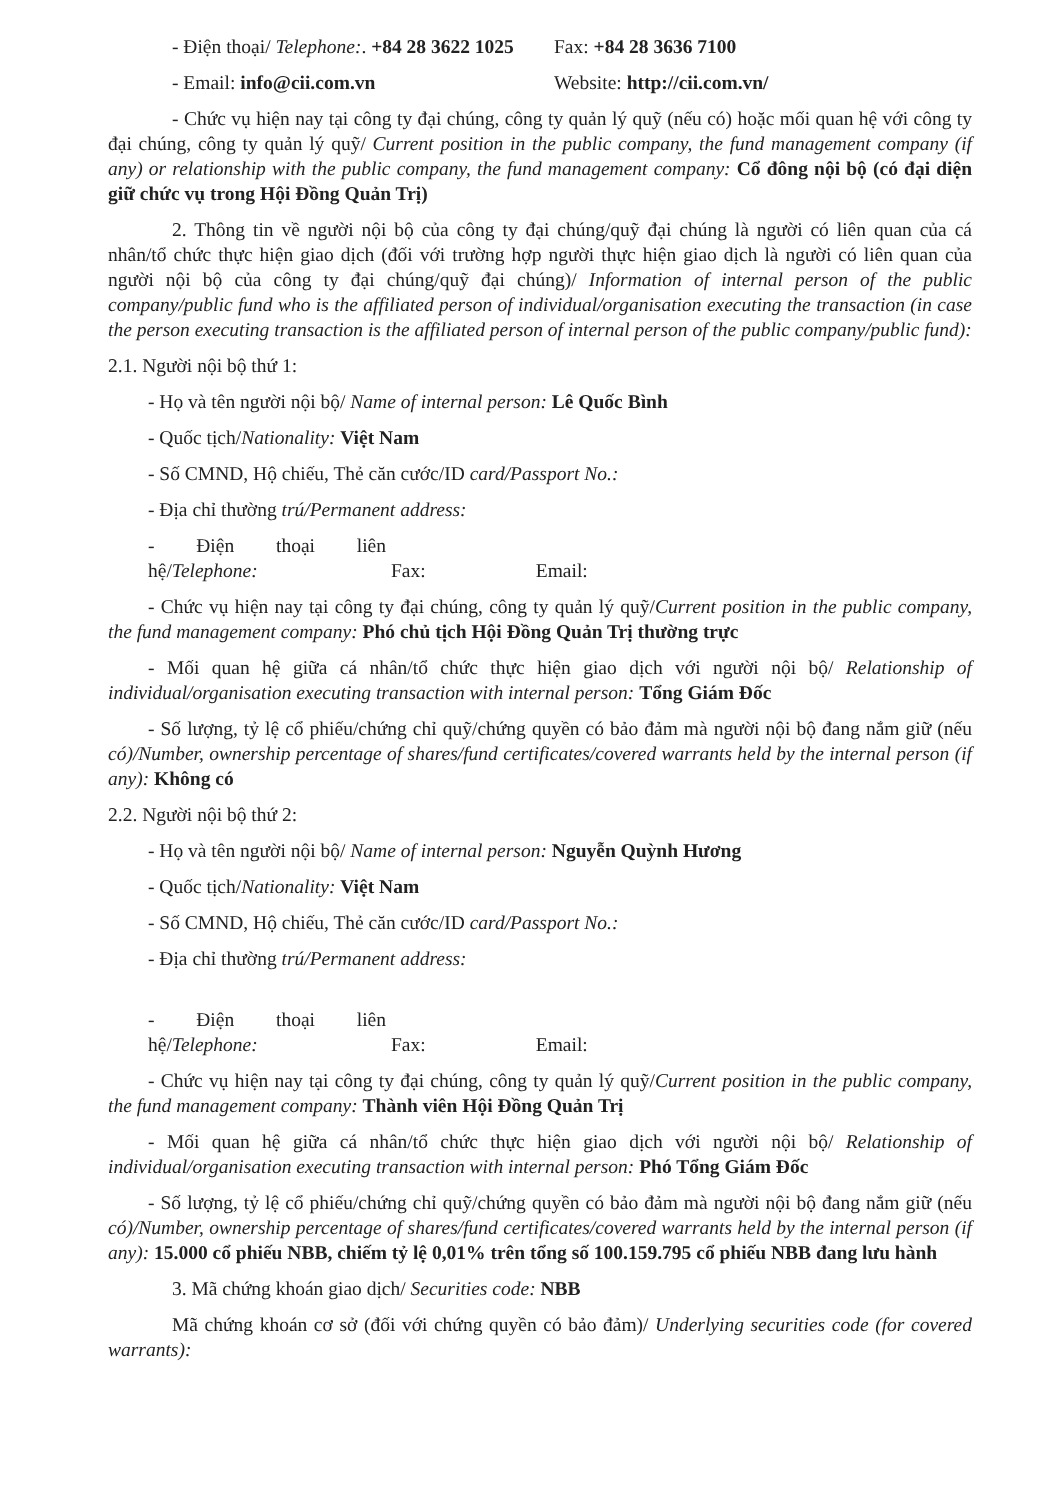- Điện thoại/ Telephone:. +84 28 3622 1025 Fax: +84 28 3636 7100
- Email: info@cii.com.vn Website: http://cii.com.vn/
- Chức vụ hiện nay tại công ty đại chúng, công ty quản lý quỹ (nếu có) hoặc mối quan hệ với công ty đại chúng, công ty quản lý quỹ/ Current position in the public company, the fund management company (if any) or relationship with the public company, the fund management company: Cổ đông nội bộ (có đại diện giữ chức vụ trong Hội Đồng Quản Trị)
2. Thông tin về người nội bộ của công ty đại chúng/quỹ đại chúng là người có liên quan của cá nhân/tổ chức thực hiện giao dịch (đối với trường hợp người thực hiện giao dịch là người có liên quan của người nội bộ của công ty đại chúng/quỹ đại chúng)/ Information of internal person of the public company/public fund who is the affiliated person of individual/organisation executing the transaction (in case the person executing transaction is the affiliated person of internal person of the public company/public fund):
2.1. Người nội bộ thứ 1:
- Họ và tên người nội bộ/ Name of internal person: Lê Quốc Bình
- Quốc tịch/Nationality: Việt Nam
- Số CMND, Hộ chiếu, Thẻ căn cước/ID card/Passport No.:
- Địa chỉ thường trú/Permanent address:
- Điện thoại liên hệ/Telephone: Fax: Email:
- Chức vụ hiện nay tại công ty đại chúng, công ty quản lý quỹ/Current position in the public company, the fund management company: Phó chủ tịch Hội Đồng Quản Trị thường trực
- Mối quan hệ giữa cá nhân/tổ chức thực hiện giao dịch với người nội bộ/ Relationship of individual/organisation executing transaction with internal person: Tổng Giám Đốc
- Số lượng, tỷ lệ cổ phiếu/chứng chỉ quỹ/chứng quyền có bảo đảm mà người nội bộ đang nắm giữ (nếu có)/Number, ownership percentage of shares/fund certificates/covered warrants held by the internal person (if any): Không có
2.2. Người nội bộ thứ 2:
- Họ và tên người nội bộ/ Name of internal person: Nguyễn Quỳnh Hương
- Quốc tịch/Nationality: Việt Nam
- Số CMND, Hộ chiếu, Thẻ căn cước/ID card/Passport No.:
- Địa chỉ thường trú/Permanent address:
- Điện thoại liên hệ/Telephone: Fax: Email:
- Chức vụ hiện nay tại công ty đại chúng, công ty quản lý quỹ/Current position in the public company, the fund management company: Thành viên Hội Đồng Quản Trị
- Mối quan hệ giữa cá nhân/tổ chức thực hiện giao dịch với người nội bộ/ Relationship of individual/organisation executing transaction with internal person: Phó Tổng Giám Đốc
- Số lượng, tỷ lệ cổ phiếu/chứng chỉ quỹ/chứng quyền có bảo đảm mà người nội bộ đang nắm giữ (nếu có)/Number, ownership percentage of shares/fund certificates/covered warrants held by the internal person (if any): 15.000 cổ phiếu NBB, chiếm tỷ lệ 0,01% trên tổng số 100.159.795 cổ phiếu NBB đang lưu hành
3. Mã chứng khoán giao dịch/ Securities code: NBB
Mã chứng khoán cơ sở (đối với chứng quyền có bảo đảm)/ Underlying securities code (for covered warrants):